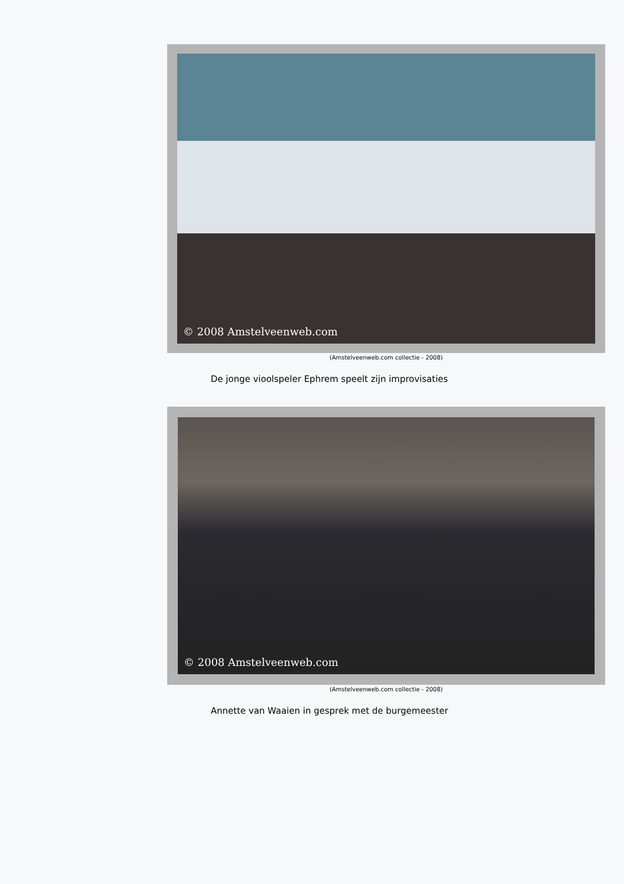© 2008 Amstelveenweb.com
(Amstelveenweb.com collectie - 2008)
De jonge vioolspeler Ephrem speelt zijn improvisaties
© 2008 Amstelveenweb.com
(Amstelveenweb.com collectie - 2008)
Annette van Waaien in gesprek met de burgemeester